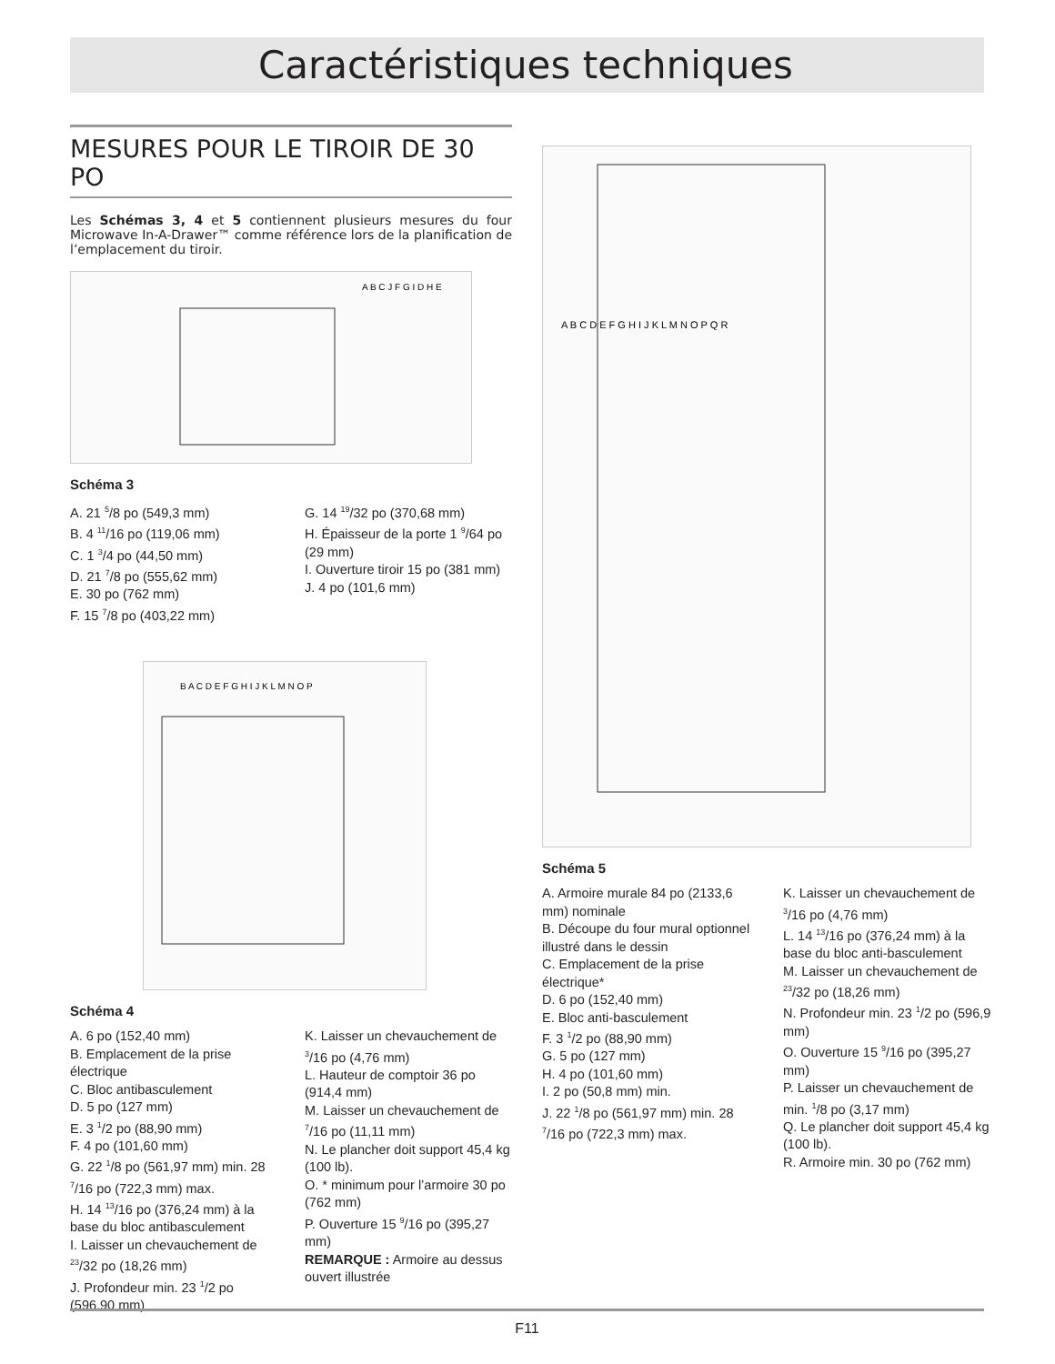Caractéristiques techniques
MESURES POUR LE TIROIR DE 30 PO
Les Schémas 3, 4 et 5 contiennent plusieurs mesures du four Microwave In-A-Drawer™ comme référence lors de la planification de l’emplacement du tiroir.
A B C J F G I D H E
Schéma 3
A. 21 <sup>5</sup>/8 po (549,3 mm)
B. 4 <sup>11</sup>/16 po (119,06 mm)
C. 1 <sup>3</sup>/4 po (44,50 mm)
D. 21 <sup>7</sup>/8 po (555,62 mm)
E. 30 po (762 mm)
F. 15 <sup>7</sup>/8 po (403,22 mm)
G. 14 <sup>19</sup>/32 po (370,68 mm)
H. Épaisseur de la porte 1 <sup>9</sup>/64 po (29 mm)
I. Ouverture tiroir 15 po (381 mm)
J. 4 po (101,6 mm)
B A C D E F G H I J K L M N O P
Schéma 4
A. 6 po (152,40 mm)
B. Emplacement de la prise électrique
C. Bloc antibasculement
D. 5 po (127 mm)
E. 3 <sup>1</sup>/2 po (88,90 mm)
F. 4 po (101,60 mm)
G. 22 <sup>1</sup>/8 po (561,97 mm) min. 28 <sup>7</sup>/16 po (722,3 mm) max.
H. 14 <sup>13</sup>/16 po (376,24 mm) à la base du bloc antibasculement
I. Laisser un chevauchement de <sup>23</sup>/32 po (18,26 mm)
J. Profondeur min. 23 <sup>1</sup>/2 po (596,90 mm)
K. Laisser un chevauchement de <sup>3</sup>/16 po (4,76 mm)
L. Hauteur de comptoir 36 po (914,4 mm)
M. Laisser un chevauchement de <sup>7</sup>/16 po (11,11 mm)
N. Le plancher doit support 45,4 kg (100 lb).
O. * minimum pour l’armoire 30 po (762 mm)
P. Ouverture 15 <sup>9</sup>/16 po (395,27 mm)
REMARQUE : Armoire au dessus ouvert illustrée
A B C D E F G H I J K L M N O P Q R
Schéma 5
A. Armoire murale 84 po (2133,6 mm) nominale
B. Découpe du four mural optionnel illustré dans le dessin
C. Emplacement de la prise électrique*
D. 6 po (152,40 mm)
E. Bloc anti-basculement
F. 3 <sup>1</sup>/2 po (88,90 mm)
G. 5 po (127 mm)
H. 4 po (101,60 mm)
I. 2 po (50,8 mm) min.
J. 22 <sup>1</sup>/8 po (561,97 mm) min. 28 <sup>7</sup>/16 po (722,3 mm) max.
K. Laisser un chevauchement de <sup>3</sup>/16 po (4,76 mm)
L. 14 <sup>13</sup>/16 po (376,24 mm) à la base du bloc anti-basculement
M. Laisser un chevauchement de <sup>23</sup>/32 po (18,26 mm)
N. Profondeur min. 23 <sup>1</sup>/2 po (596,9 mm)
O. Ouverture 15 <sup>9</sup>/16 po (395,27 mm)
P. Laisser un chevauchement de min. <sup>1</sup>/8 po (3,17 mm)
Q. Le plancher doit support 45,4 kg (100 lb).
R. Armoire min. 30 po (762 mm)
F11